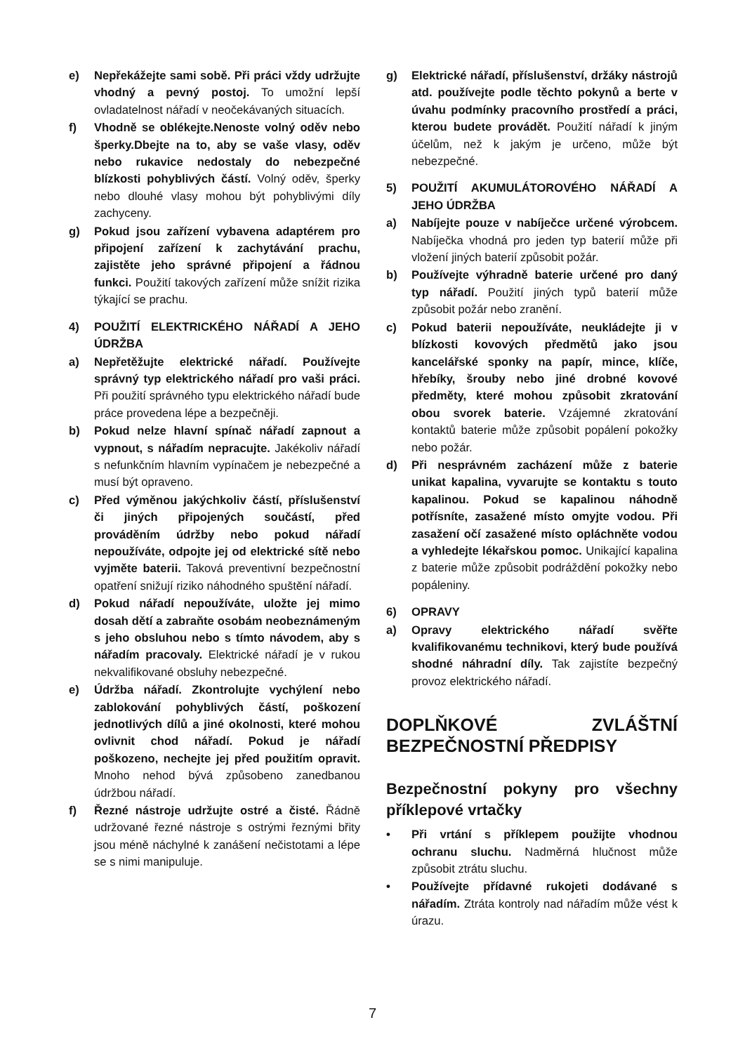e) Nepřekážejte sami sobě. Při práci vždy udržujte vhodný a pevný postoj. To umožní lepší ovladatelnost nářadí v neočekávaných situacích.
f) Vhodně se oblékejte.Nenoste volný oděv nebo šperky.Dbejte na to, aby se vaše vlasy, oděv nebo rukavice nedostaly do nebezpečné blízkosti pohyblivých částí. Volný oděv, šperky nebo dlouhé vlasy mohou být pohyblivými díly zachyceny.
g) Pokud jsou zařízení vybavena adaptérem pro připojení zařízení k zachytávání prachu, zajistěte jeho správné připojení a řádnou funkci. Použití takových zařízení může snížit rizika týkající se prachu.
4) POUŽITÍ ELEKTRICKÉHO NÁŘADÍ A JEHO ÚDRŽBA
a) Nepřetěžujte elektrické nářadí. Používejte správný typ elektrického nářadí pro vaši práci. Při použití správného typu elektrického nářadí bude práce provedena lépe a bezpečněji.
b) Pokud nelze hlavní spínač nářadí zapnout a vypnout, s nářadím nepracujte. Jakékoliv nářadí s nefunkčním hlavním vypínačem je nebezpečné a musí být opraveno.
c) Před výměnou jakýchkoliv částí, příslušenství či jiných připojených součástí, před prováděním údržby nebo pokud nářadí nepoužíváte, odpojte jej od elektrické sítě nebo vyjměte baterii. Taková preventivní bezpečnostní opatření snižují riziko náhodného spuštění nářadí.
d) Pokud nářadí nepoužíváte, uložte jej mimo dosah dětí a zabraňte osobám neobeznámeným s jeho obsluhou nebo s tímto návodem, aby s nářadím pracovaly. Elektrické nářadí je v rukou nekvalifikované obsluhy nebezpečné.
e) Údržba nářadí. Zkontrolujte vychýlení nebo zablokování pohyblivých částí, poškození jednotlivých dílů a jiné okolnosti, které mohou ovlivnit chod nářadí. Pokud je nářadí poškozeno, nechejte jej před použitím opravit. Mnoho nehod bývá způsobeno zanedbanou údržbou nářadí.
f) Řezné nástroje udržujte ostré a čisté. Řádně udržované řezné nástroje s ostrými řeznými břity jsou méně náchylné k zanášení nečistotami a lépe se s nimi manipuluje.
g) Elektrické nářadí, příslušenství, držáky nástrojů atd. používejte podle těchto pokynů a berte v úvahu podmínky pracovního prostředí a práci, kterou budete provádět. Použití nářadí k jiným účelům, než k jakým je určeno, může být nebezpečné.
5) POUŽITÍ AKUMULÁTOROVÉHO NÁŘADÍ A JEHO ÚDRŽBA
a) Nabíjejte pouze v nabíječce určené výrobcem. Nabíječka vhodná pro jeden typ baterií může při vložení jiných baterií způsobit požár.
b) Používejte výhradně baterie určené pro daný typ nářadí. Použití jiných typů baterií může způsobit požár nebo zranění.
c) Pokud baterii nepoužíváte, neukládejte ji v blízkosti kovových předmětů jako jsou kancelářské sponky na papír, mince, klíče, hřebíky, šrouby nebo jiné drobné kovové předměty, které mohou způsobit zkratování obou svorek baterie. Vzájemné zkratování kontaktů baterie může způsobit popálení pokožky nebo požár.
d) Při nesprávném zacházení může z baterie unikat kapalina, vyvarujte se kontaktu s touto kapalinou. Pokud se kapalinou náhodně potřísníte, zasažené místo omyjte vodou. Při zasažení očí zasažené místo opláchněte vodou a vyhledejte lékařskou pomoc. Unikající kapalina z baterie může způsobit podráždění pokožky nebo popáleniny.
6) OPRAVY
a) Opravy elektrického nářadí svěřte kvalifikovanému technikovi, který bude používá shodné náhradní díly. Tak zajistíte bezpečný provoz elektrického nářadí.
DOPLŇKOVÉ ZVLÁŠTNÍ BEZPEČNOSTNÍ PŘEDPISY
Bezpečnostní pokyny pro všechny příklepové vrtačky
• Při vrtání s příklepem použijte vhodnou ochranu sluchu. Nadměrná hlučnost může způsobit ztrátu sluchu.
• Používejte přídavné rukojeti dodávané s nářadím. Ztráta kontroly nad nářadím může vést k úrazu.
7